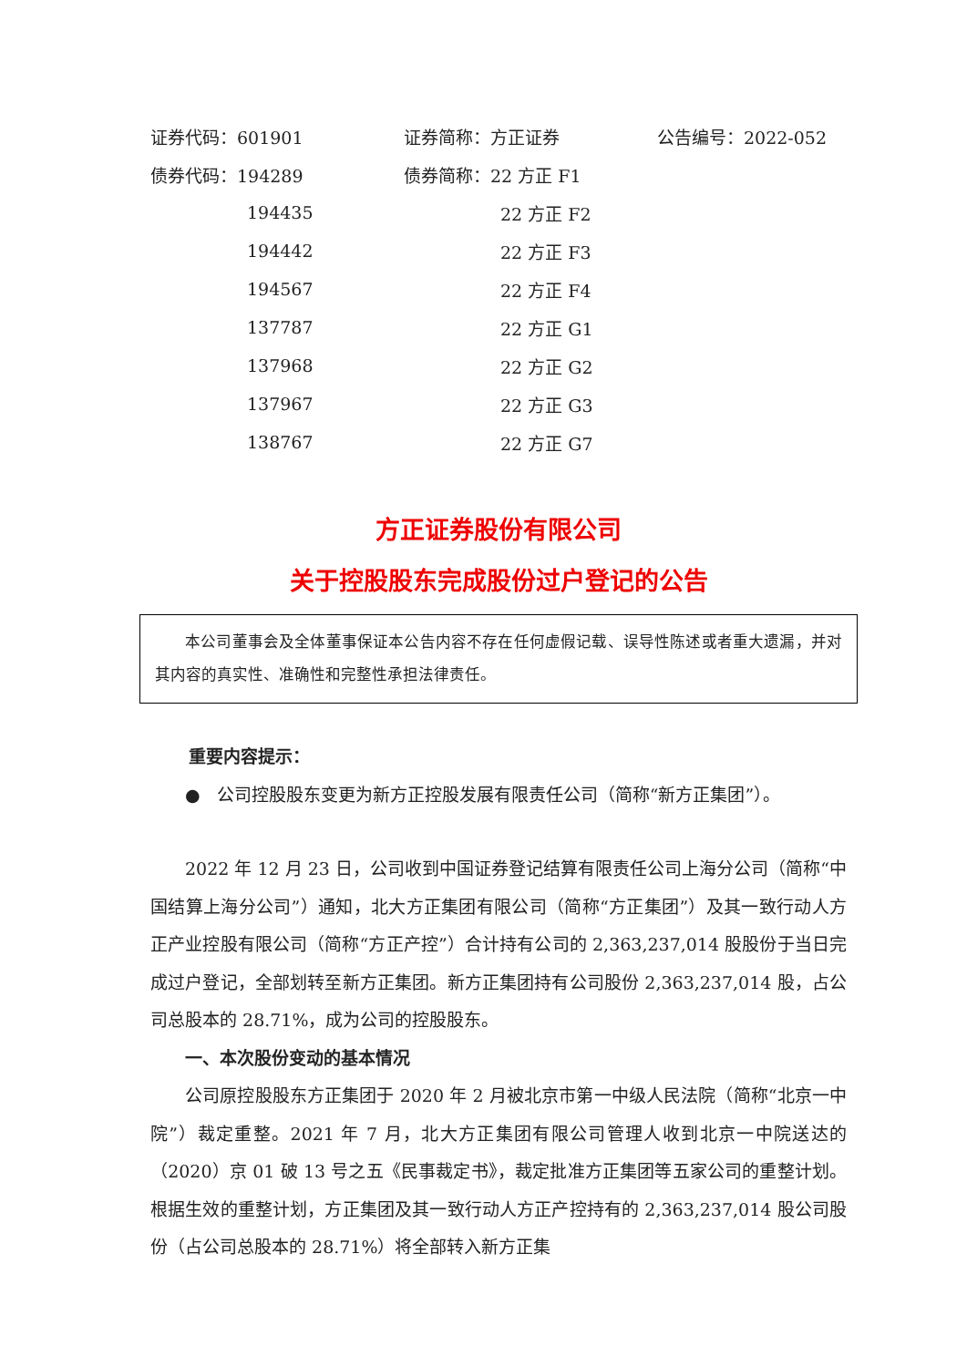| 证券代码：601901 | 证券简称：方正证券 | 公告编号：2022-052 |
| 债券代码：194289 | 债券简称：22 方正 F1 | |
| 194435 | 22 方正 F2 | |
| 194442 | 22 方正 F3 | |
| 194567 | 22 方正 F4 | |
| 137787 | 22 方正 G1 | |
| 137968 | 22 方正 G2 | |
| 137967 | 22 方正 G3 | |
| 138767 | 22 方正 G7 | |
方正证券股份有限公司
关于控股股东完成股份过户登记的公告
本公司董事会及全体董事保证本公告内容不存在任何虚假记载、误导性陈述或者重大遗漏，并对其内容的真实性、准确性和完整性承担法律责任。
重要内容提示：
● 公司控股股东变更为新方正控股发展有限责任公司（简称“新方正集团”）。
2022 年 12 月 23 日，公司收到中国证券登记结算有限责任公司上海分公司（简称“中国结算上海分公司”）通知，北大方正集团有限公司（简称“方正集团”）及其一致行动人方正产业控股有限公司（简称“方正产控”）合计持有公司的 2,363,237,014 股股份于当日完成过户登记，全部划转至新方正集团。新方正集团持有公司股份 2,363,237,014 股，占公司总股本的 28.71%，成为公司的控股股东。
一、本次股份变动的基本情况
公司原控股股东方正集团于 2020 年 2 月被北京市第一中级人民法院（简称“北京一中院”）裁定重整。2021 年 7 月，北大方正集团有限公司管理人收到北京一中院送达的（2020）京 01 破 13 号之五《民事裁定书》，裁定批准方正集团等五家公司的重整计划。根据生效的重整计划，方正集团及其一致行动人方正产控持有的 2,363,237,014 股公司股份（占公司总股本的 28.71%）将全部转入新方正集